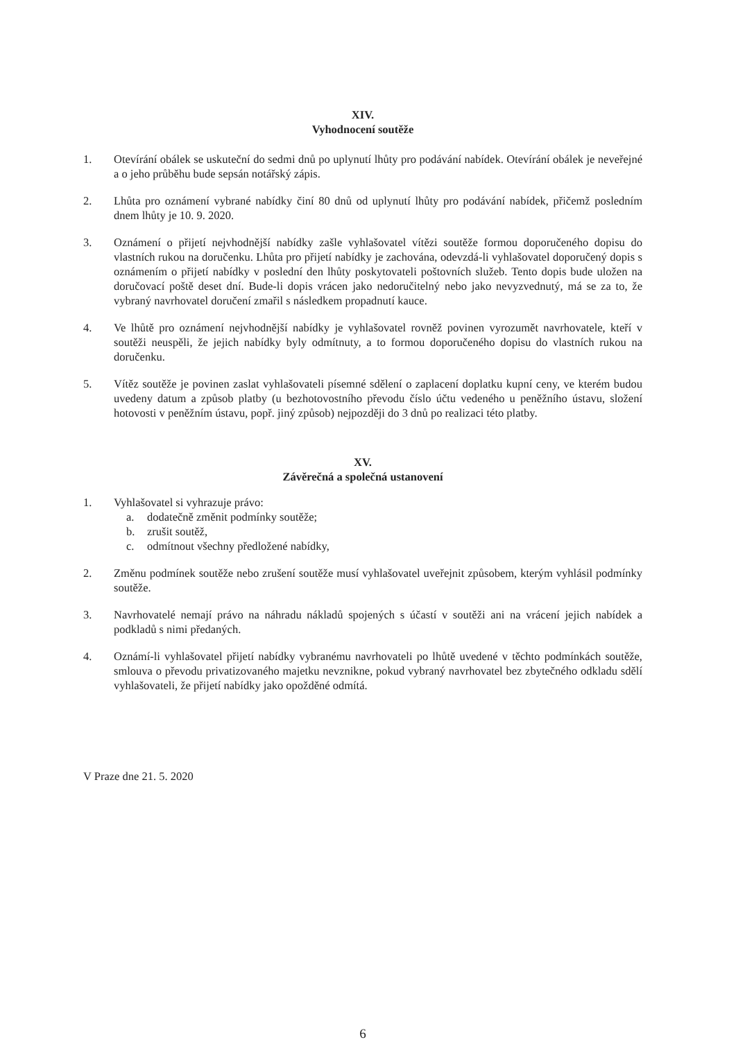XIV.
Vyhodnocení soutěže
1. Otevírání obálek se uskuteční do sedmi dnů po uplynutí lhůty pro podávání nabídek. Otevírání obálek je neveřejné a o jeho průběhu bude sepsán notářský zápis.
2. Lhůta pro oznámení vybrané nabídky činí 80 dnů od uplynutí lhůty pro podávání nabídek, přičemž posledním dnem lhůty je 10. 9. 2020.
3. Oznámení o přijetí nejvhodnější nabídky zašle vyhlašovatel vítězi soutěže formou doporučeného dopisu do vlastních rukou na doručenku. Lhůta pro přijetí nabídky je zachována, odevzdá-li vyhlašovatel doporučený dopis s oznámením o přijetí nabídky v poslední den lhůty poskytovateli poštovních služeb. Tento dopis bude uložen na doručovací poště deset dní. Bude-li dopis vrácen jako nedoručitelný nebo jako nevyzvednutý, má se za to, že vybraný navrhovatel doručení zmařil s následkem propadnutí kauce.
4. Ve lhůtě pro oznámení nejvhodnější nabídky je vyhlašovatel rovněž povinen vyrozumět navrhovatele, kteří v soutěži neuspěli, že jejich nabídky byly odmítnuty, a to formou doporučeného dopisu do vlastních rukou na doručenku.
5. Vítěz soutěže je povinen zaslat vyhlašovateli písemné sdělení o zaplacení doplatku kupní ceny, ve kterém budou uvedeny datum a způsob platby (u bezhotovostního převodu číslo účtu vedeného u peněžního ústavu, složení hotovosti v peněžním ústavu, popř. jiný způsob) nejpozději do 3 dnů po realizaci této platby.
XV.
Závěrečná a společná ustanovení
1. Vyhlašovatel si vyhrazuje právo:
a. dodatečně změnit podmínky soutěže;
b. zrušit soutěž,
c. odmítnout všechny předložené nabídky,
2. Změnu podmínek soutěže nebo zrušení soutěže musí vyhlašovatel uveřejnit způsobem, kterým vyhlásil podmínky soutěže.
3. Navrhovatelé nemají právo na náhradu nákladů spojených s účastí v soutěži ani na vrácení jejich nabídek a podkladů s nimi předaných.
4. Oznámí-li vyhlašovatel přijetí nabídky vybranému navrhovateli po lhůtě uvedené v těchto podmínkách soutěže, smlouva o převodu privatizovaného majetku nevznikne, pokud vybraný navrhovatel bez zbytečného odkladu sdělí vyhlašovateli, že přijetí nabídky jako opožděné odmítá.
V Praze dne 21. 5. 2020
6